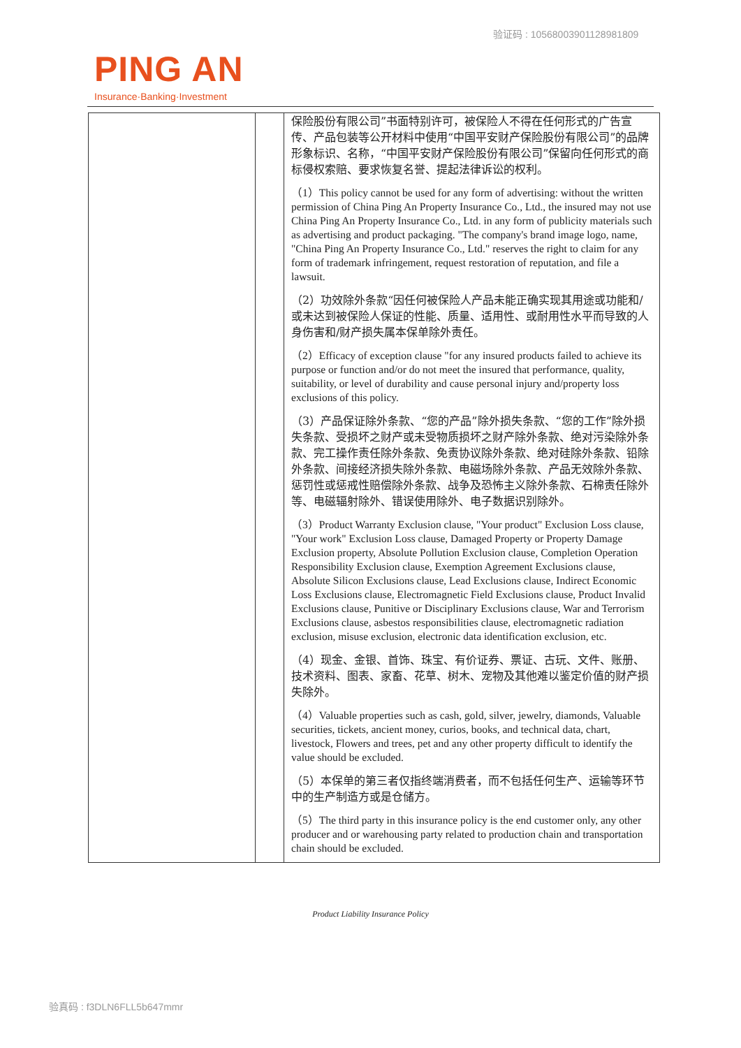验证码 : 10568003901128981809
PING AN
Insurance·Banking·Investment
| | | 保险股份有限公司”书面特别许可，被保险人不得在任何形式的广告宣传、产品包装等公开材料中使用“中国平安财产保险股份有限公司”的品牌形象标识、名称，“中国平安财产保险股份有限公司”保留向任何形式的商标侵权索赔、要求恢复名誉、提起法律诉讼的权利。 （1）This policy cannot be used for any form of advertising: without the written permission of China Ping An Property Insurance Co., Ltd., the insured may not use China Ping An Property Insurance Co., Ltd. in any form of publicity materials such as advertising and product packaging. "The company's brand image logo, name, "China Ping An Property Insurance Co., Ltd." reserves the right to claim for any form of trademark infringement, request restoration of reputation, and file a lawsuit. （2）功效除外条款“因任何被保险人产品未能正确实现其用途或功能和/或未达到被保险人保证的性能、质量、适用性、或耐用性水平而导致的人身伤害和/财产损失属本保单除外责任。 （2）Efficacy of exception clause "for any insured products failed to achieve its purpose or function and/or do not meet the insured that performance, quality, suitability, or level of durability and cause personal injury and/property loss exclusions of this policy. （3）产品保证除外条款、“您的产品”除外损失条款、“您的工作”除外损失条款、受损坏之财产或未受物质损坏之财产除外条款、绝对污染除外条款、完工操作责任除外条款、免责协议除外条款、绝对硅除外条款、铅除外条款、间接经济损失除外条款、电磁场除外条款、产品无效除外条款、惩罚性或惩戒性赔偿除外条款、战争及恐怖主义除外条款、石棉责任除外等、电磁辐射除外、错误使用除外、电子数据识别除外。 （3）Product Warranty Exclusion clause, "Your product" Exclusion Loss clause, "Your work" Exclusion Loss clause, Damaged Property or Property Damage Exclusion property, Absolute Pollution Exclusion clause, Completion Operation Responsibility Exclusion clause, Exemption Agreement Exclusions clause, Absolute Silicon Exclusions clause, Lead Exclusions clause, Indirect Economic Loss Exclusions clause, Electromagnetic Field Exclusions clause, Product Invalid Exclusions clause, Punitive or Disciplinary Exclusions clause, War and Terrorism Exclusions clause, asbestos responsibilities clause, electromagnetic radiation exclusion, misuse exclusion, electronic data identification exclusion, etc. （4）现金、金银、首饰、珠宝、有价证券、票证、古玩、文件、账册、技术资料、图表、家畜、花草、树木、宠物及其他难以鉴定价值的财产损失除外。 （4）Valuable properties such as cash, gold, silver, jewelry, diamonds, Valuable securities, tickets, ancient money, curios, books, and technical data, chart, livestock, Flowers and trees, pet and any other property difficult to identify the value should be excluded. （5）本保单的第三者仅指终端消费者，而不包括任何生产、运输等环节中的生产制造方或是仓储方。 （5）The third party in this insurance policy is the end customer only, any other producer and or warehousing party related to production chain and transportation chain should be excluded. |
Product Liability Insurance Policy
验真码 : f3DLN6FLL5b647mmr